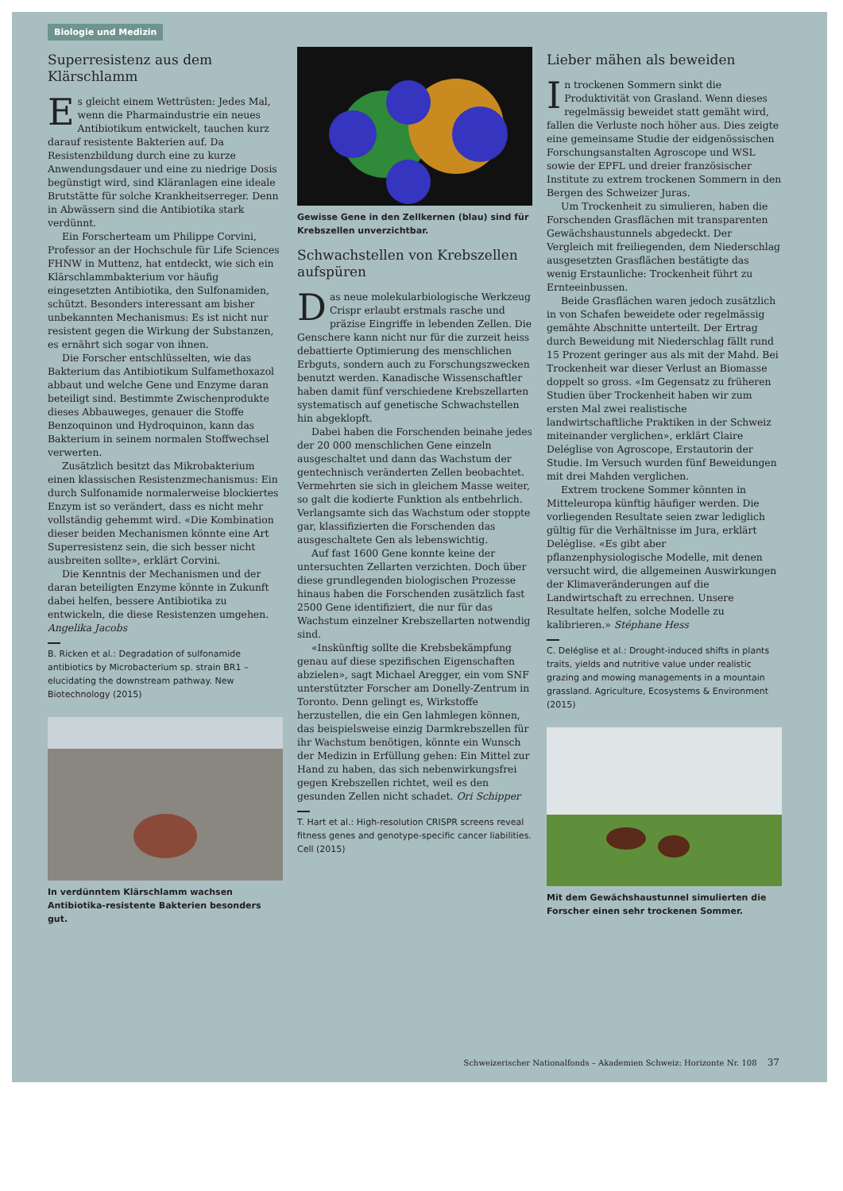Biologie und Medizin
Superresistenz aus dem Klärschlamm
Es gleicht einem Wettrüsten: Jedes Mal, wenn die Pharmaindustrie ein neues Antibiotikum entwickelt, tauchen kurz darauf resistente Bakterien auf. Da Resistenzbildung durch eine zu kurze Anwendungsdauer und eine zu niedrige Dosis begünstigt wird, sind Kläranlagen eine ideale Brutstätte für solche Krankheitserreger. Denn in Abwässern sind die Antibiotika stark verdünnt.
Ein Forscherteam um Philippe Corvini, Professor an der Hochschule für Life Sciences FHNW in Muttenz, hat entdeckt, wie sich ein Klärschlammbakterium vor häufig eingesetzten Antibiotika, den Sulfonamiden, schützt. Besonders interessant am bisher unbekannten Mechanismus: Es ist nicht nur resistent gegen die Wirkung der Substanzen, es ernährt sich sogar von ihnen.
Die Forscher entschlüsselten, wie das Bakterium das Antibiotikum Sulfamethoxazol abbaut und welche Gene und Enzyme daran beteiligt sind. Bestimmte Zwischenprodukte dieses Abbauweges, genauer die Stoffe Benzoquinon und Hydroquinon, kann das Bakterium in seinem normalen Stoffwechsel verwerten.
Zusätzlich besitzt das Mikrobakterium einen klassischen Resistenzmechanismus: Ein durch Sulfonamide normalerweise blockiertes Enzym ist so verändert, dass es nicht mehr vollständig gehemmt wird. «Die Kombination dieser beiden Mechanismen könnte eine Art Superresistenz sein, die sich besser nicht ausbreiten sollte», erklärt Corvini.
Die Kenntnis der Mechanismen und der daran beteiligten Enzyme könnte in Zukunft dabei helfen, bessere Antibiotika zu entwickeln, die diese Resistenzen umgehen. Angelika Jacobs
B. Ricken et al.: Degradation of sulfonamide antibiotics by Microbacterium sp. strain BR1 – elucidating the downstream pathway. New Biotechnology (2015)
In verdünntem Klärschlamm wachsen Antibiotika-resistente Bakterien besonders gut.
Gewisse Gene in den Zellkernen (blau) sind für Krebszellen unverzichtbar.
Schwachstellen von Krebszellen aufspüren
Das neue molekularbiologische Werkzeug Crispr erlaubt erstmals rasche und präzise Eingriffe in lebenden Zellen. Die Genschere kann nicht nur für die zurzeit heiss debattierte Optimierung des menschlichen Erbguts, sondern auch zu Forschungszwecken benutzt werden. Kanadische Wissenschaftler haben damit fünf verschiedene Krebszellarten systematisch auf genetische Schwachstellen hin abgeklopft.
Dabei haben die Forschenden beinahe jedes der 20 000 menschlichen Gene einzeln ausgeschaltet und dann das Wachstum der gentechnisch veränderten Zellen beobachtet. Vermehrten sie sich in gleichem Masse weiter, so galt die kodierte Funktion als entbehrlich. Verlangsamte sich das Wachstum oder stoppte gar, klassifizierten die Forschenden das ausgeschaltete Gen als lebenswichtig.
Auf fast 1600 Gene konnte keine der untersuchten Zellarten verzichten. Doch über diese grundlegenden biologischen Prozesse hinaus haben die Forschenden zusätzlich fast 2500 Gene identifiziert, die nur für das Wachstum einzelner Krebszellarten notwendig sind.
«Inskünftig sollte die Krebsbekämpfung genau auf diese spezifischen Eigenschaften abzielen», sagt Michael Aregger, ein vom SNF unterstützter Forscher am Donelly-Zentrum in Toronto. Denn gelingt es, Wirkstoffe herzustellen, die ein Gen lahmlegen können, das beispielsweise einzig Darmkrebszellen für ihr Wachstum benötigen, könnte ein Wunsch der Medizin in Erfüllung gehen: Ein Mittel zur Hand zu haben, das sich nebenwirkungsfrei gegen Krebszellen richtet, weil es den gesunden Zellen nicht schadet. Ori Schipper
T. Hart et al.: High-resolution CRISPR screens reveal fitness genes and genotype-specific cancer liabilities. Cell (2015)
Lieber mähen als beweiden
In trockenen Sommern sinkt die Produktivität von Grasland. Wenn dieses regelmässig beweidet statt gemäht wird, fallen die Verluste noch höher aus. Dies zeigte eine gemeinsame Studie der eidgenössischen Forschungsanstalten Agroscope und WSL sowie der EPFL und dreier französischer Institute zu extrem trockenen Sommern in den Bergen des Schweizer Juras.
Um Trockenheit zu simulieren, haben die Forschenden Grasflächen mit transparenten Gewächshaustunnels abgedeckt. Der Vergleich mit freiliegenden, dem Niederschlag ausgesetzten Grasflächen bestätigte das wenig Erstaunliche: Trockenheit führt zu Ernteeinbussen.
Beide Grasflächen waren jedoch zusätzlich in von Schafen beweidete oder regelmässig gemähte Abschnitte unterteilt. Der Ertrag durch Beweidung mit Niederschlag fällt rund 15 Prozent geringer aus als mit der Mahd. Bei Trockenheit war dieser Verlust an Biomasse doppelt so gross. «Im Gegensatz zu früheren Studien über Trockenheit haben wir zum ersten Mal zwei realistische landwirtschaftliche Praktiken in der Schweiz miteinander verglichen», erklärt Claire Deléglise von Agroscope, Erstautorin der Studie. Im Versuch wurden fünf Beweidungen mit drei Mahden verglichen.
Extrem trockene Sommer könnten in Mitteleuropa künftig häufiger werden. Die vorliegenden Resultate seien zwar lediglich gültig für die Verhältnisse im Jura, erklärt Deléglise. «Es gibt aber pflanzenphysiologische Modelle, mit denen versucht wird, die allgemeinen Auswirkungen der Klimaveränderungen auf die Landwirtschaft zu errechnen. Unsere Resultate helfen, solche Modelle zu kalibrieren.» Stéphane Hess
C. Deléglise et al.: Drought-induced shifts in plants traits, yields and nutritive value under realistic grazing and mowing managements in a mountain grassland. Agriculture, Ecosystems & Environment (2015)
Mit dem Gewächshaustunnel simulierten die Forscher einen sehr trockenen Sommer.
Schweizerischer Nationalfonds – Akademien Schweiz: Horizonte Nr. 108 37